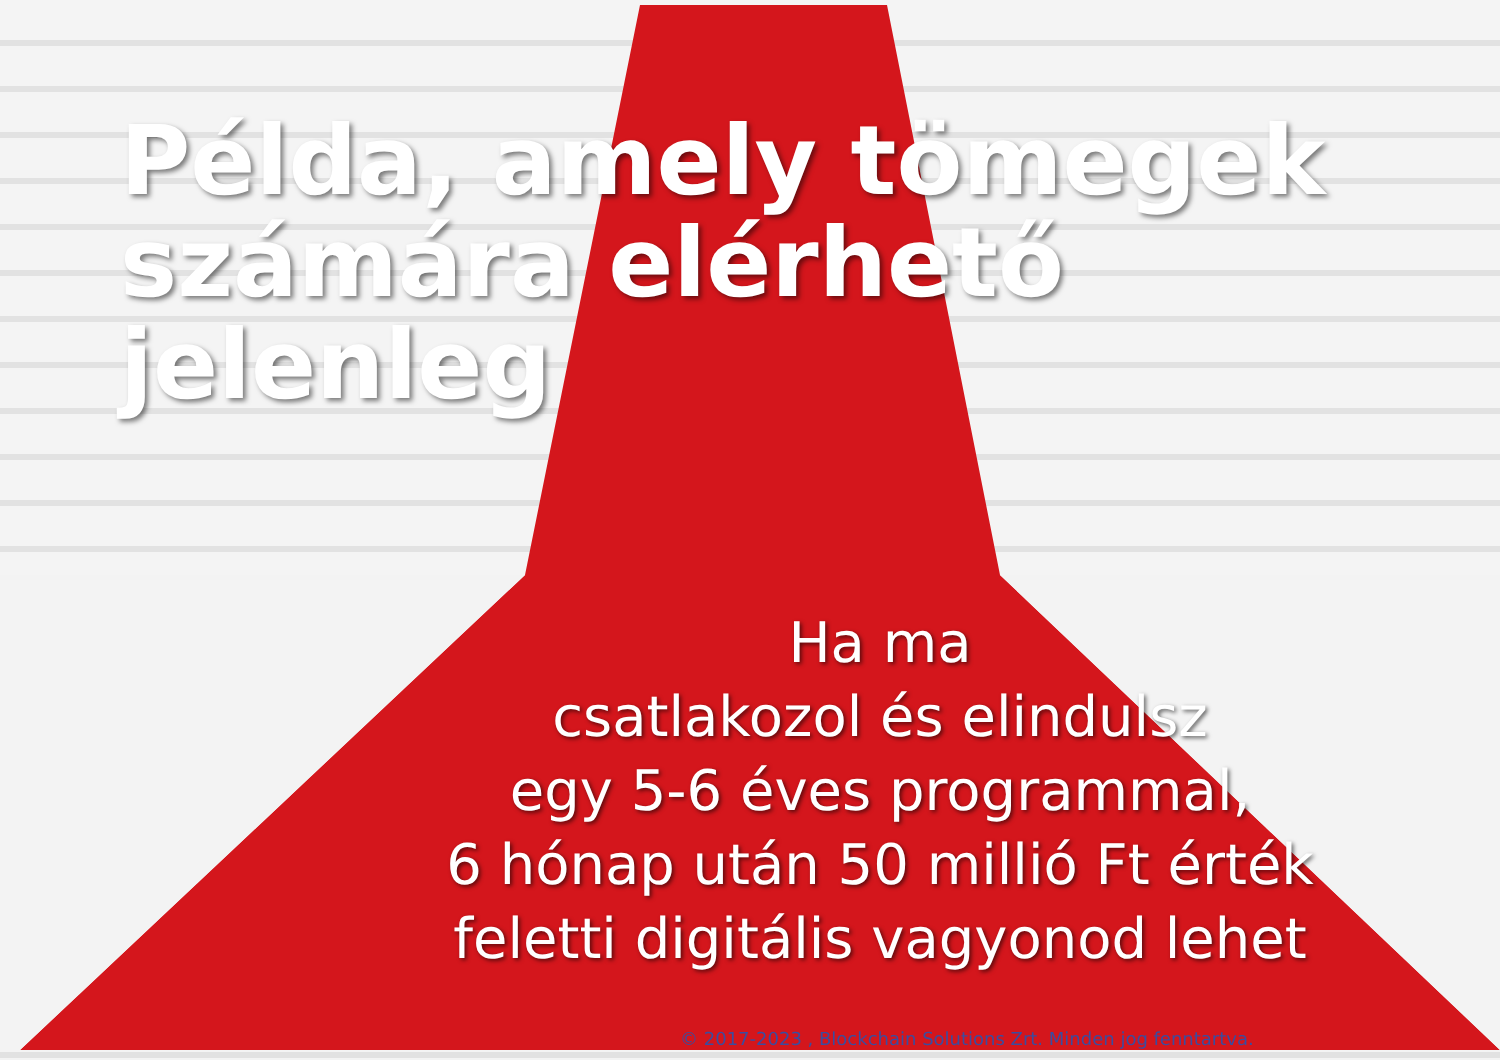Példa, amely tömegek
számára elérhető jelenleg
Ha ma
csatlakozol és elindulsz
egy 5-6 éves programmal,
6 hónap után 50 millió Ft érték
feletti digitális vagyonod lehet
© 2017-2023 , Blockchain Solutions Zrt. Minden jog fenntartva.